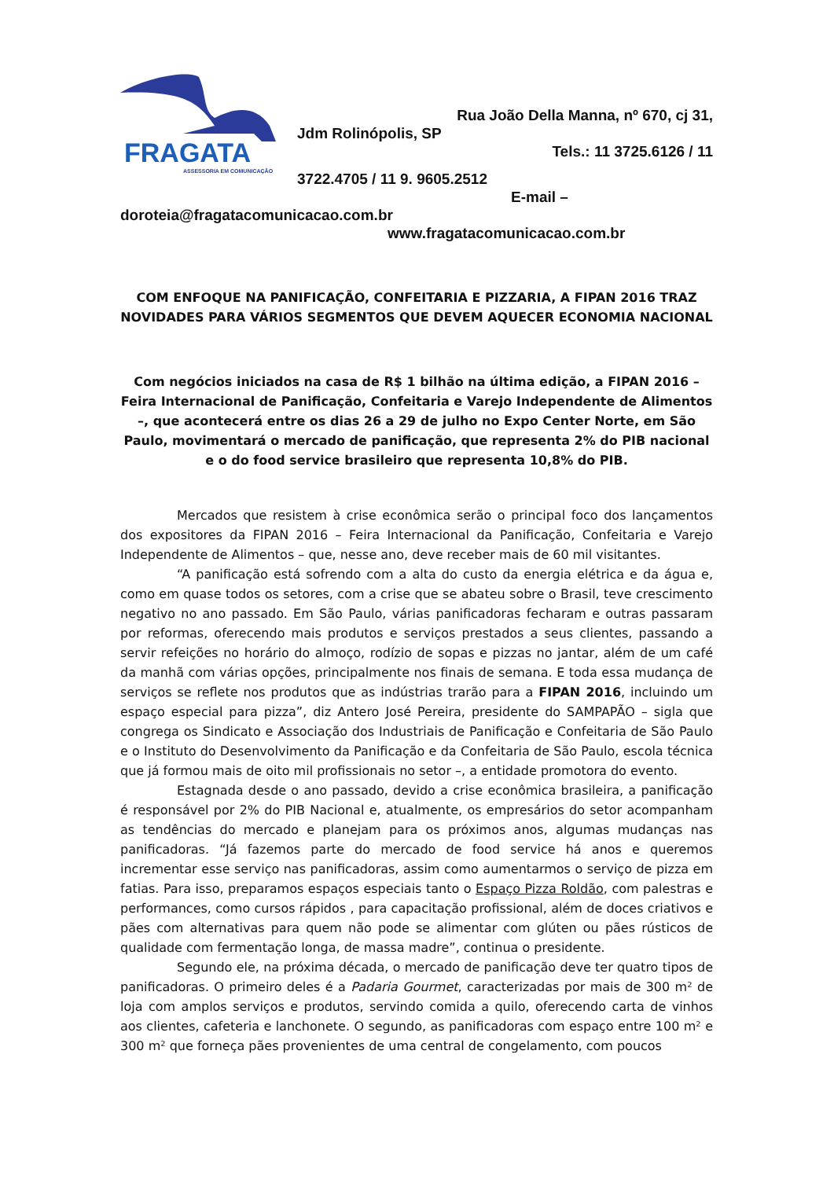FRAGATA
ASSESSORIA EM COMUNICAÇÃO
Rua João Della Manna, nº 670, cj 31,
Jdm Rolinópolis, SP
Tels.: 11 3725.6126 / 11
3722.4705 / 11 9. 9605.2512
E-mail –
doroteia@fragatacomunicacao.com.br
www.fragatacomunicacao.com.br
COM ENFOQUE NA PANIFICAÇÃO, CONFEITARIA E PIZZARIA, A FIPAN 2016 TRAZ NOVIDADES PARA VÁRIOS SEGMENTOS QUE DEVEM AQUECER ECONOMIA NACIONAL
Com negócios iniciados na casa de R$ 1 bilhão na última edição, a FIPAN 2016 – Feira Internacional de Panificação, Confeitaria e Varejo Independente de Alimentos –, que acontecerá entre os dias 26 a 29 de julho no Expo Center Norte, em São Paulo, movimentará o mercado de panificação, que representa 2% do PIB nacional e o do food service brasileiro que representa 10,8% do PIB.
Mercados que resistem à crise econômica serão o principal foco dos lançamentos dos expositores da FIPAN 2016 – Feira Internacional da Panificação, Confeitaria e Varejo Independente de Alimentos – que, nesse ano, deve receber mais de 60 mil visitantes.
“A panificação está sofrendo com a alta do custo da energia elétrica e da água e, como em quase todos os setores, com a crise que se abateu sobre o Brasil, teve crescimento negativo no ano passado. Em São Paulo, várias panificadoras fecharam e outras passaram por reformas, oferecendo mais produtos e serviços prestados a seus clientes, passando a servir refeições no horário do almoço, rodízio de sopas e pizzas no jantar, além de um café da manhã com várias opções, principalmente nos finais de semana. E toda essa mudança de serviços se reflete nos produtos que as indústrias trarão para a FIPAN 2016, incluindo um espaço especial para pizza”, diz Antero José Pereira, presidente do SAMPAPÃO – sigla que congrega os Sindicato e Associação dos Industriais de Panificação e Confeitaria de São Paulo e o Instituto do Desenvolvimento da Panificação e da Confeitaria de São Paulo, escola técnica que já formou mais de oito mil profissionais no setor –, a entidade promotora do evento.
Estagnada desde o ano passado, devido a crise econômica brasileira, a panificação é responsável por 2% do PIB Nacional e, atualmente, os empresários do setor acompanham as tendências do mercado e planejam para os próximos anos, algumas mudanças nas panificadoras. “Já fazemos parte do mercado de food service há anos e queremos incrementar esse serviço nas panificadoras, assim como aumentarmos o serviço de pizza em fatias. Para isso, preparamos espaços especiais tanto o Espaço Pizza Roldão, com palestras e performances, como cursos rápidos , para capacitação profissional, além de doces criativos e pães com alternativas para quem não pode se alimentar com glúten ou pães rústicos de qualidade com fermentação longa, de massa madre”, continua o presidente.
Segundo ele, na próxima década, o mercado de panificação deve ter quatro tipos de panificadoras. O primeiro deles é a Padaria Gourmet, caracterizadas por mais de 300 m² de loja com amplos serviços e produtos, servindo comida a quilo, oferecendo carta de vinhos aos clientes, cafeteria e lanchonete. O segundo, as panificadoras com espaço entre 100 m² e 300 m² que forneça pães provenientes de uma central de congelamento, com poucos